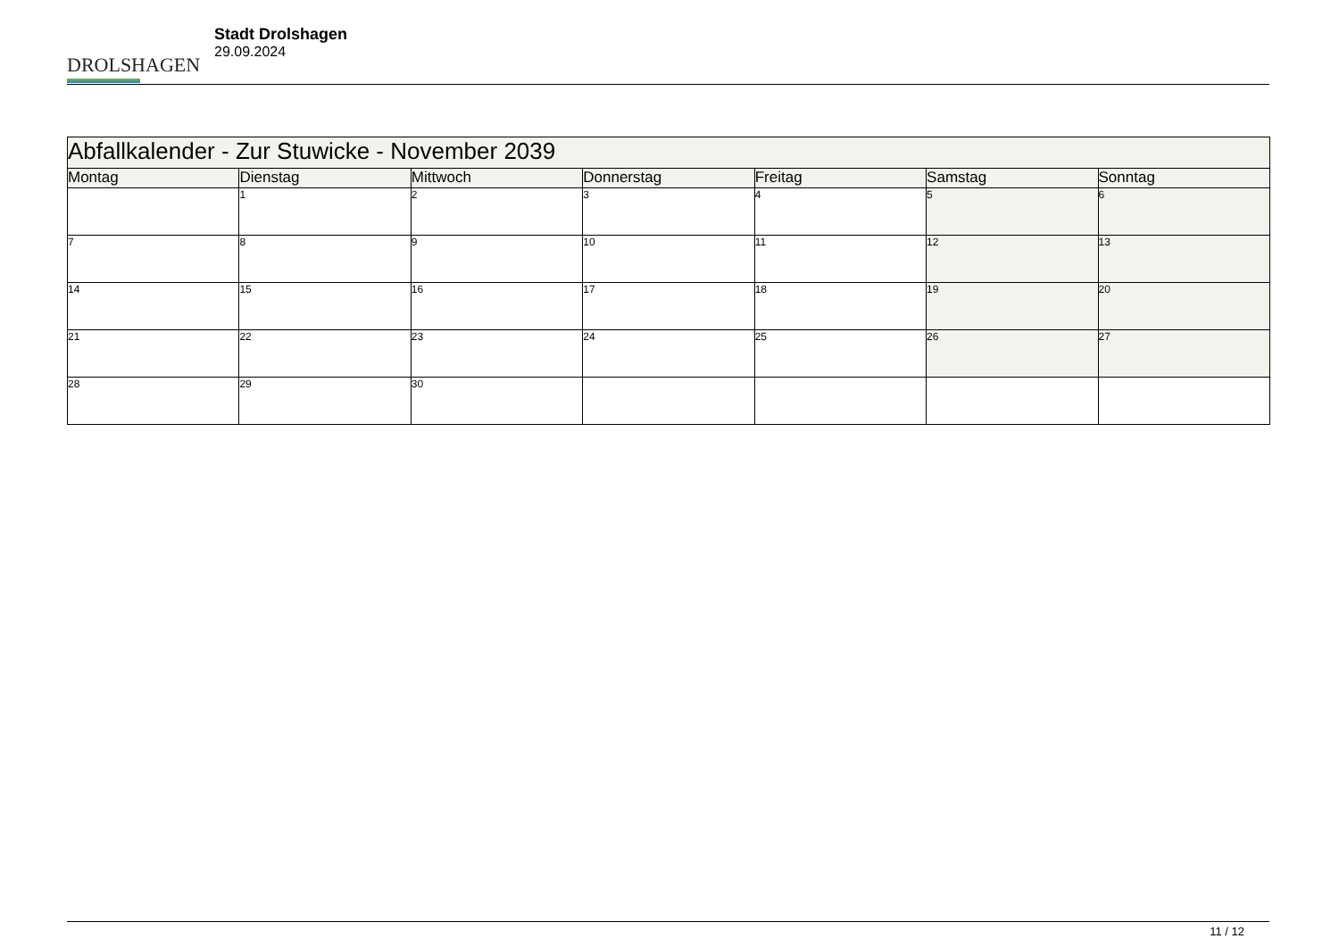DROLSHAGEN
Stadt Drolshagen
29.09.2024
| Abfallkalender - Zur Stuwicke - November 2039 | | | | | | |
| --- | --- | --- | --- | --- | --- | --- |
| Montag | Dienstag | Mittwoch | Donnerstag | Freitag | Samstag | Sonntag |
| | 1 | 2 | 3 | 4 | 5 | 6 |
| 7 | 8 | 9 | 10 | 11 | 12 | 13 |
| 14 | 15 | 16 | 17 | 18 | 19 | 20 |
| 21 | 22 | 23 | 24 | 25 | 26 | 27 |
| 28 | 29 | 30 | | | | |
11 / 12